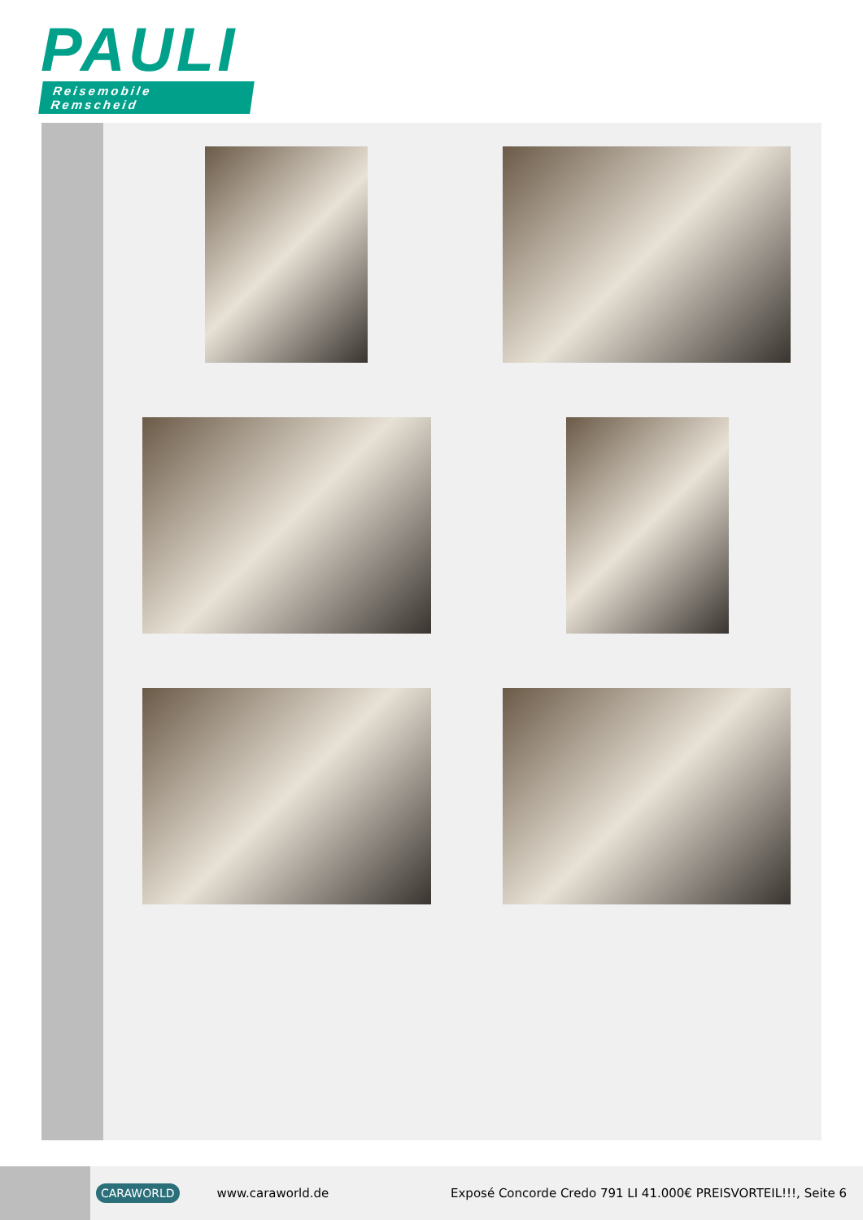PAULI
Reisemobile Remscheid
CARAWORLD www.caraworld.de Exposé Concorde Credo 791 LI 41.000€ PREISVORTEIL!!!, Seite 6